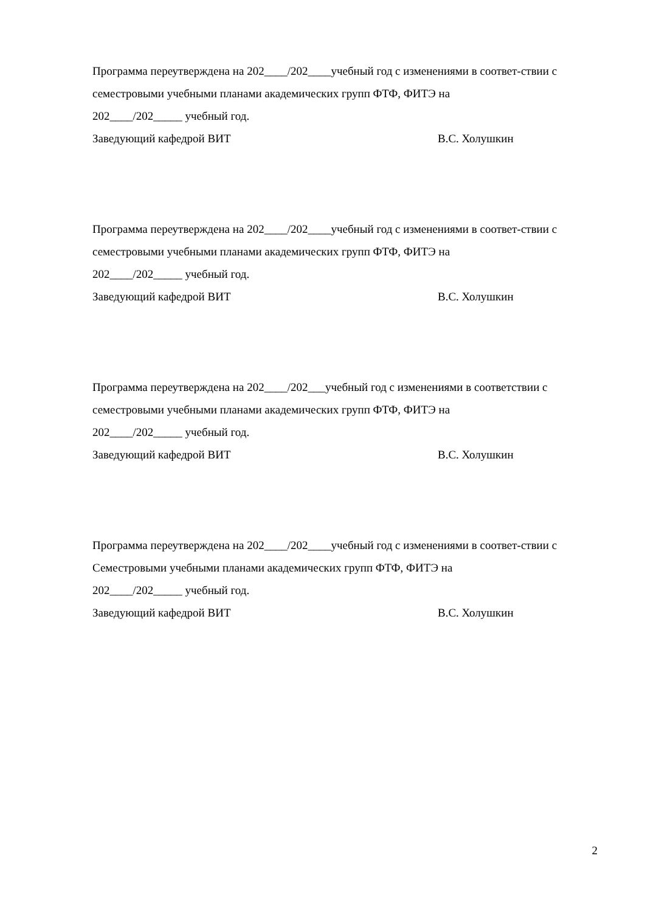Программа переутверждена на 202____/202____учебный год с изменениями в соответ-ствии с семестровыми учебными планами академических групп ФТФ, ФИТЭ на
202____/202_____ учебный год.
Заведующий кафедрой ВИТ В.С. Холушкин
Программа переутверждена на 202____/202____учебный год с изменениями в соответ-ствии с семестровыми учебными планами академических групп ФТФ, ФИТЭ на
202____/202_____ учебный год.
Заведующий кафедрой ВИТ В.С. Холушкин
Программа переутверждена на 202____/202___учебный год с изменениями в соответствии с семестровыми учебными планами академических групп ФТФ, ФИТЭ на
202____/202_____ учебный год.
Заведующий кафедрой ВИТ В.С. Холушкин
Программа переутверждена на 202____/202____учебный год с изменениями в соответ-ствии с Семестровыми учебными планами академических групп ФТФ, ФИТЭ на
202____/202_____ учебный год.
Заведующий кафедрой ВИТ В.С. Холушкин
2